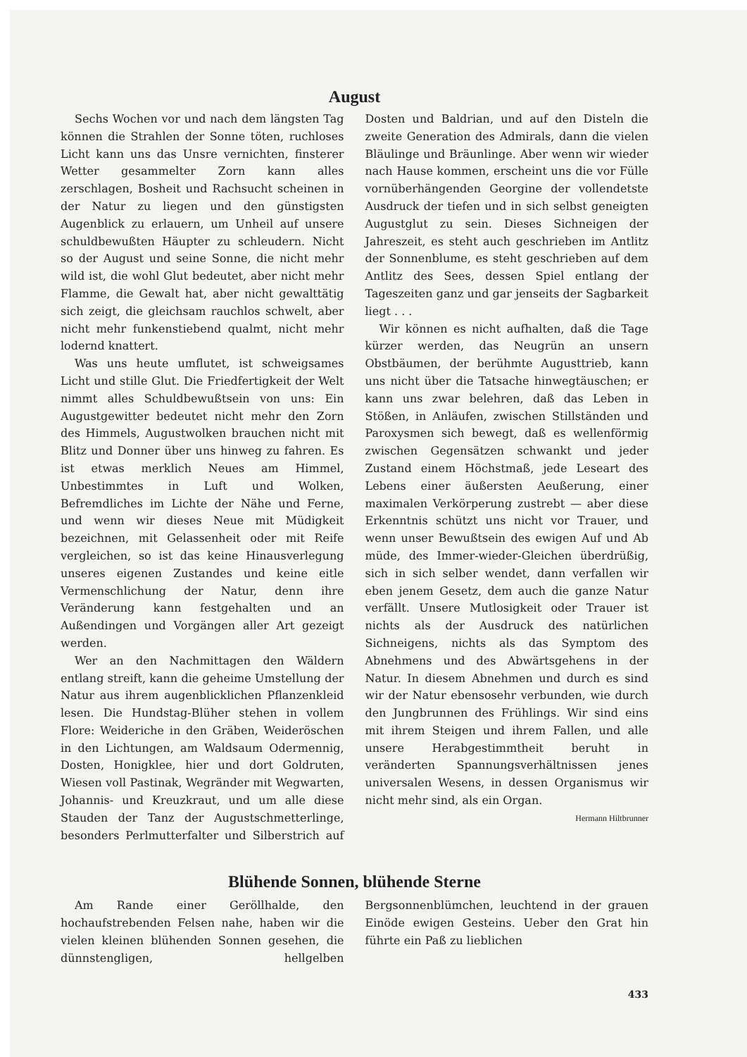August
Sechs Wochen vor und nach dem längsten Tag können die Strahlen der Sonne töten, ruchloses Licht kann uns das Unsre vernichten, finsterer Wetter gesammelter Zorn kann alles zerschlagen, Bosheit und Rachsucht scheinen in der Natur zu liegen und den günstigsten Augenblick zu erlauern, um Unheil auf unsere schuldbewußten Häupter zu schleudern. Nicht so der August und seine Sonne, die nicht mehr wild ist, die wohl Glut bedeutet, aber nicht mehr Flamme, die Gewalt hat, aber nicht gewalttätig sich zeigt, die gleichsam rauchlos schwelt, aber nicht mehr funkenstiebend qualmt, nicht mehr lodernd knattert.
Was uns heute umflutet, ist schweigsames Licht und stille Glut. Die Friedfertigkeit der Welt nimmt alles Schuldbewußtsein von uns: Ein Augustgewitter bedeutet nicht mehr den Zorn des Himmels, Augustwolken brauchen nicht mit Blitz und Donner über uns hinweg zu fahren. Es ist etwas merklich Neues am Himmel, Unbestimmtes in Luft und Wolken, Befremdliches im Lichte der Nähe und Ferne, und wenn wir dieses Neue mit Müdigkeit bezeichnen, mit Gelassenheit oder mit Reife vergleichen, so ist das keine Hinausverlegung unseres eigenen Zustandes und keine eitle Vermenschlichung der Natur, denn ihre Veränderung kann festgehalten und an Außendingen und Vorgängen aller Art gezeigt werden.
Wer an den Nachmittagen den Wäldern entlang streift, kann die geheime Umstellung der Natur aus ihrem augenblicklichen Pflanzenkleid lesen. Die Hundstag-Blüher stehen in vollem Flore: Weideriche in den Gräben, Weideröschen in den Lichtungen, am Waldsaum Odermennig, Dosten, Honigklee, hier und dort Goldruten, Wiesen voll Pastinak, Wegränder mit Wegwarten, Johannis- und Kreuzkraut, und um alle diese Stauden der Tanz der Augustschmetterlinge, besonders Perlmutterfalter und Silberstrich auf Dosten und Baldrian, und auf den Disteln die zweite Generation des Admirals, dann die vielen Bläulinge und Bräunlinge. Aber wenn wir wieder nach Hause kommen, erscheint uns die vor Fülle vornüberhängenden Georgine der vollendetste Ausdruck der tiefen und in sich selbst geneigten Augustglut zu sein. Dieses Sichneigen der Jahreszeit, es steht auch geschrieben im Antlitz der Sonnenblume, es steht geschrieben auf dem Antlitz des Sees, dessen Spiel entlang der Tageszeiten ganz und gar jenseits der Sagbarkeit liegt . . .
Wir können es nicht aufhalten, daß die Tage kürzer werden, das Neugrün an unsern Obstbäumen, der berühmte Augusttrieb, kann uns nicht über die Tatsache hinwegtäuschen; er kann uns zwar belehren, daß das Leben in Stößen, in Anläufen, zwischen Stillständen und Paroxysmen sich bewegt, daß es wellenförmig zwischen Gegensätzen schwankt und jeder Zustand einem Höchstmaß, jede Leseart des Lebens einer äußersten Aeußerung, einer maximalen Verkörperung zustrebt — aber diese Erkenntnis schützt uns nicht vor Trauer, und wenn unser Bewußtsein des ewigen Auf und Ab müde, des Immer-wieder-Gleichen überdrüßig, sich in sich selber wendet, dann verfallen wir eben jenem Gesetz, dem auch die ganze Natur verfällt. Unsere Mutlosigkeit oder Trauer ist nichts als der Ausdruck des natürlichen Sichneigens, nichts als das Symptom des Abnehmens und des Abwärtsgehens in der Natur. In diesem Abnehmen und durch es sind wir der Natur ebensosehr verbunden, wie durch den Jungbrunnen des Frühlings. Wir sind eins mit ihrem Steigen und ihrem Fallen, und alle unsere Herabgestimmtheit beruht in veränderten Spannungsverhältnissen jenes universalen Wesens, in dessen Organismus wir nicht mehr sind, als ein Organ.
Hermann Hiltbrunner
Blühende Sonnen, blühende Sterne
Am Rande einer Geröllhalde, den hochaufstrebenden Felsen nahe, haben wir die vielen kleinen blühenden Sonnen gesehen, die dünnstengligen, hellgelben Bergsonnenblümchen, leuchtend in der grauen Einöde ewigen Gesteins. Ueber den Grat hin führte ein Paß zu lieblichen
433